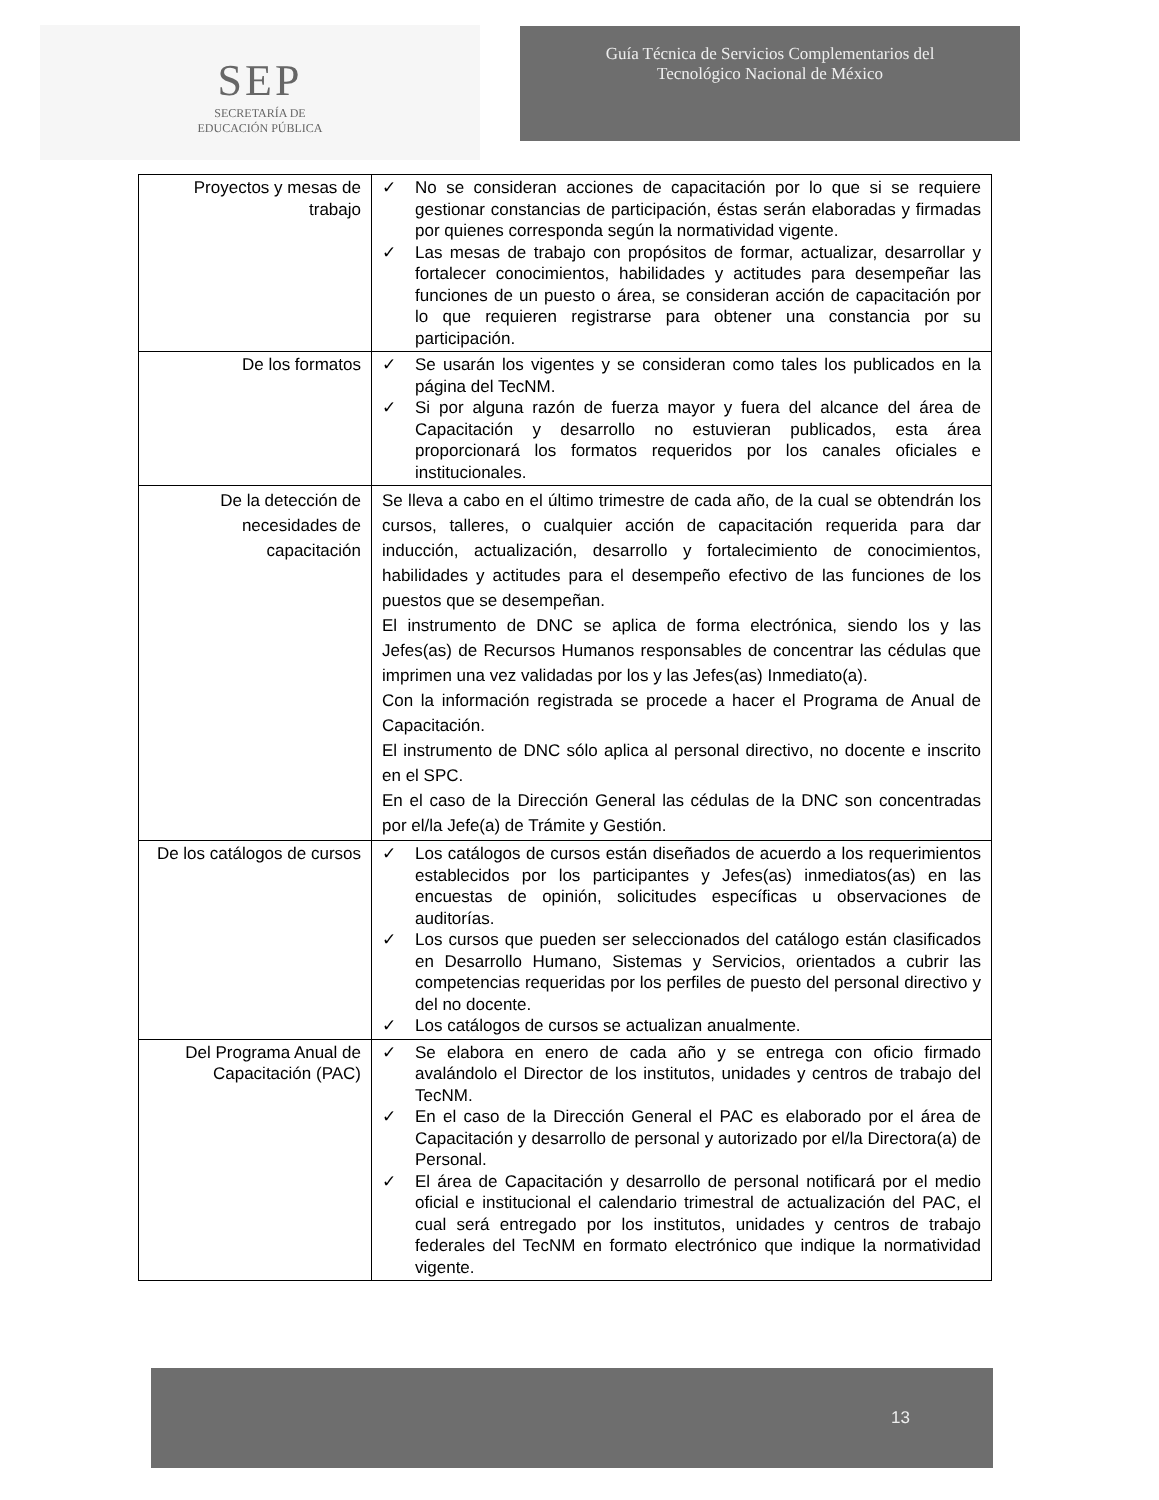SEP
SECRETARÍA DE
EDUCACIÓN PÚBLICA
Guía Técnica de Servicios Complementarios del
Tecnológico Nacional de México
| Proyectos y mesas de trabajo | ✓ No se consideran acciones de capacitación por lo que si se requiere gestionar constancias de participación, éstas serán elaboradas y firmadas por quienes corresponda según la normatividad vigente. ✓ Las mesas de trabajo con propósitos de formar, actualizar, desarrollar y fortalecer conocimientos, habilidades y actitudes para desempeñar las funciones de un puesto o área, se consideran acción de capacitación por lo que requieren registrarse para obtener una constancia por su participación. |
| De los formatos | ✓ Se usarán los vigentes y se consideran como tales los publicados en la página del TecNM. ✓ Si por alguna razón de fuerza mayor y fuera del alcance del área de Capacitación y desarrollo no estuvieran publicados, esta área proporcionará los formatos requeridos por los canales oficiales e institucionales. |
| De la detección de necesidades de capacitación | Se lleva a cabo en el último trimestre de cada año, de la cual se obtendrán los cursos, talleres, o cualquier acción de capacitación requerida para dar inducción, actualización, desarrollo y fortalecimiento de conocimientos, habilidades y actitudes para el desempeño efectivo de las funciones de los puestos que se desempeñan. El instrumento de DNC se aplica de forma electrónica, siendo los y las Jefes(as) de Recursos Humanos responsables de concentrar las cédulas que imprimen una vez validadas por los y las Jefes(as) Inmediato(a). Con la información registrada se procede a hacer el Programa de Anual de Capacitación. El instrumento de DNC sólo aplica al personal directivo, no docente e inscrito en el SPC. En el caso de la Dirección General las cédulas de la DNC son concentradas por el/la Jefe(a) de Trámite y Gestión. |
| De los catálogos de cursos | ✓ Los catálogos de cursos están diseñados de acuerdo a los requerimientos establecidos por los participantes y Jefes(as) inmediatos(as) en las encuestas de opinión, solicitudes específicas u observaciones de auditorías. ✓ Los cursos que pueden ser seleccionados del catálogo están clasificados en Desarrollo Humano, Sistemas y Servicios, orientados a cubrir las competencias requeridas por los perfiles de puesto del personal directivo y del no docente. ✓ Los catálogos de cursos se actualizan anualmente. |
| Del Programa Anual de Capacitación (PAC) | ✓ Se elabora en enero de cada año y se entrega con oficio firmado avalándolo el Director de los institutos, unidades y centros de trabajo del TecNM. ✓ En el caso de la Dirección General el PAC es elaborado por el área de Capacitación y desarrollo de personal y autorizado por el/la Directora(a) de Personal. ✓ El área de Capacitación y desarrollo de personal notificará por el medio oficial e institucional el calendario trimestral de actualización del PAC, el cual será entregado por los institutos, unidades y centros de trabajo federales del TecNM en formato electrónico que indique la normatividad vigente. |
13